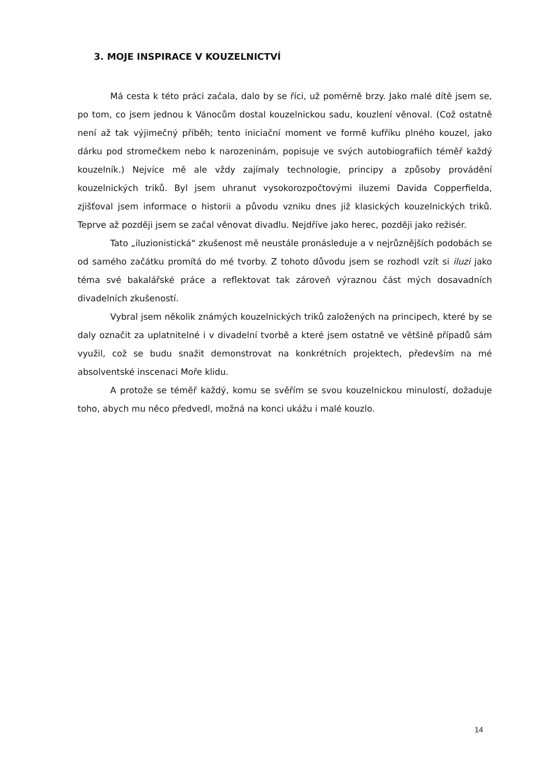3. MOJE INSPIRACE V KOUZELNICTVÍ
Má cesta k této práci začala, dalo by se říci, už poměrně brzy. Jako malé dítě jsem se, po tom, co jsem jednou k Vánocům dostal kouzelnickou sadu, kouzlení věnoval. (Což ostatně není až tak výjimečný příběh; tento iniciační moment ve formě kufříku plného kouzel, jako dárku pod stromečkem nebo k narozeninám, popisuje ve svých autobiografiích téměř každý kouzelník.) Nejvíce mě ale vždy zajímaly technologie, principy a způsoby provádění kouzelnických triků. Byl jsem uhranut vysokorozpočtovými iluzemi Davida Copperfielda, zjišťoval jsem informace o historii a původu vzniku dnes již klasických kouzelnických triků. Teprve až později jsem se začal věnovat divadlu. Nejdříve jako herec, později jako režisér.
Tato „iluzionistická“ zkušenost mě neustále pronásleduje a v nejrůznějších podobách se od samého začátku promítá do mé tvorby. Z tohoto důvodu jsem se rozhodl vzít si iluzi jako téma své bakalářské práce a reflektovat tak zároveň výraznou část mých dosavadních divadelních zkušeností.
Vybral jsem několik známých kouzelnických triků založených na principech, které by se daly označit za uplatnitelné i v divadelní tvorbě a které jsem ostatně ve většině případů sám využil, což se budu snažit demonstrovat na konkrétních projektech, především na mé absolventské inscenaci Moře klidu.
A protože se téměř každý, komu se svěřím se svou kouzelnickou minulostí, dožaduje toho, abych mu něco předvedl, možná na konci ukážu i malé kouzlo.
14